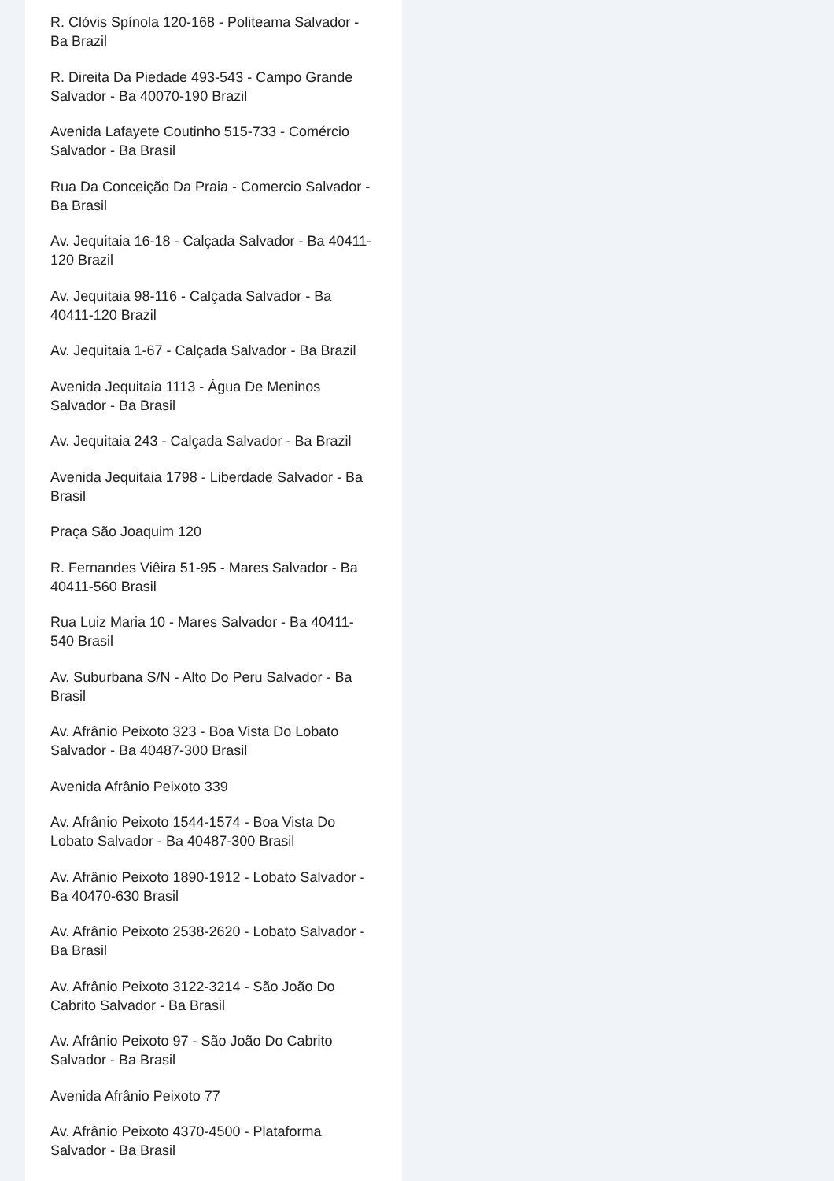R. Clóvis Spínola 120-168 - Politeama Salvador - Ba Brazil
R. Direita Da Piedade 493-543 - Campo Grande Salvador - Ba 40070-190 Brazil
Avenida Lafayete Coutinho 515-733 - Comércio Salvador - Ba Brasil
Rua Da Conceição Da Praia - Comercio Salvador - Ba Brasil
Av. Jequitaia 16-18 - Calçada Salvador - Ba 40411-120 Brazil
Av. Jequitaia 98-116 - Calçada Salvador - Ba 40411-120 Brazil
Av. Jequitaia 1-67 - Calçada Salvador - Ba Brazil
Avenida Jequitaia 1113 - Água De Meninos Salvador - Ba Brasil
Av. Jequitaia 243 - Calçada Salvador - Ba Brazil
Avenida Jequitaia 1798 - Liberdade Salvador - Ba Brasil
Praça São Joaquim 120
R. Fernandes Viêira 51-95 - Mares Salvador - Ba 40411-560 Brasil
Rua Luiz Maria 10 - Mares Salvador - Ba 40411-540 Brasil
Av. Suburbana S/N - Alto Do Peru Salvador - Ba Brasil
Av. Afrânio Peixoto 323 - Boa Vista Do Lobato Salvador - Ba 40487-300 Brasil
Avenida Afrânio Peixoto 339
Av. Afrânio Peixoto 1544-1574 - Boa Vista Do Lobato Salvador - Ba 40487-300 Brasil
Av. Afrânio Peixoto 1890-1912 - Lobato Salvador - Ba 40470-630 Brasil
Av. Afrânio Peixoto 2538-2620 - Lobato Salvador - Ba Brasil
Av. Afrânio Peixoto 3122-3214 - São João Do Cabrito Salvador - Ba Brasil
Av. Afrânio Peixoto 97 - São João Do Cabrito Salvador - Ba Brasil
Avenida Afrânio Peixoto 77
Av. Afrânio Peixoto 4370-4500 - Plataforma Salvador - Ba Brasil